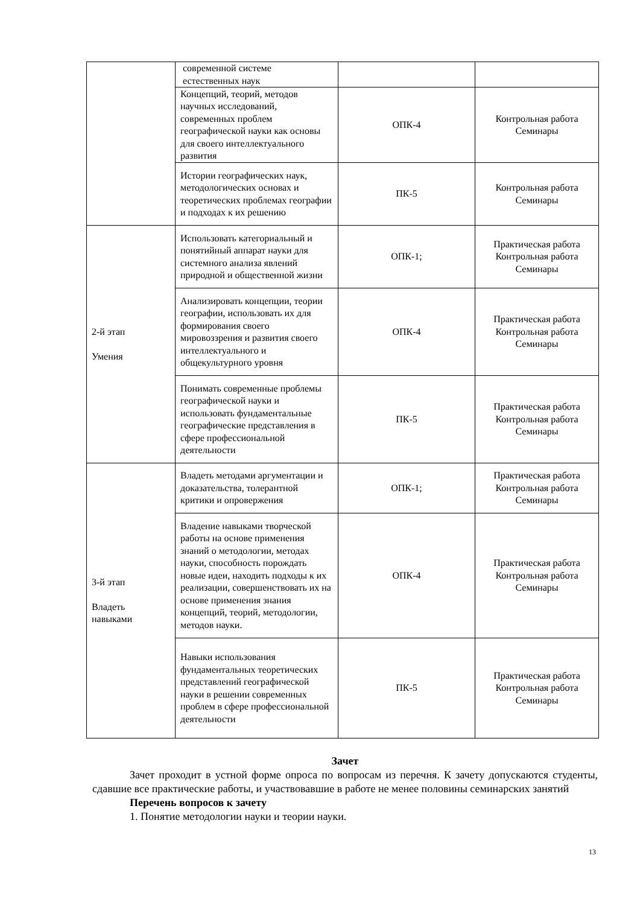| | современной системе естественных наук | | |
| | Концепций, теорий, методов научных исследований, современных проблем географической науки как основы для своего интеллектуального развития | ОПК-4 | Контрольная работа Семинары |
| | Истории географических наук, методологических основах и теоретических проблемах географии и подходах к их решению | ПК-5 | Контрольная работа Семинары |
| 2-й этап Умения | Использовать категориальный и понятийный аппарат науки для системного анализа явлений природной и общественной жизни | ОПК-1; | Практическая работа Контрольная работа Семинары |
| | Анализировать концепции, теории географии, использовать их для формирования своего мировоззрения и развития своего интеллектуального и общекультурного уровня | ОПК-4 | Практическая работа Контрольная работа Семинары |
| | Понимать современные проблемы географической науки и использовать фундаментальные географические представления в сфере профессиональной деятельности | ПК-5 | Практическая работа Контрольная работа Семинары |
| 3-й этап Владеть навыками | Владеть методами аргументации и доказательства, толерантной критики и опровержения | ОПК-1; | Практическая работа Контрольная работа Семинары |
| | Владение навыками творческой работы на основе применения знаний о методологии, методах науки, способность порождать новые идеи, находить подходы к их реализации, совершенствовать их на основе применения знания концепций, теорий, методологии, методов науки. | ОПК-4 | Практическая работа Контрольная работа Семинары |
| | Навыки использования фундаментальных теоретических представлений географической науки в решении современных проблем в сфере профессиональной деятельности | ПК-5 | Практическая работа Контрольная работа Семинары |
Зачет
Зачет проходит в устной форме опроса по вопросам из перечня. К зачету допускаются студенты, сдавшие все практические работы, и участвовавшие в работе не менее половины семинарских занятий
Перечень вопросов к зачету
1. Понятие методологии науки и теории науки.
13